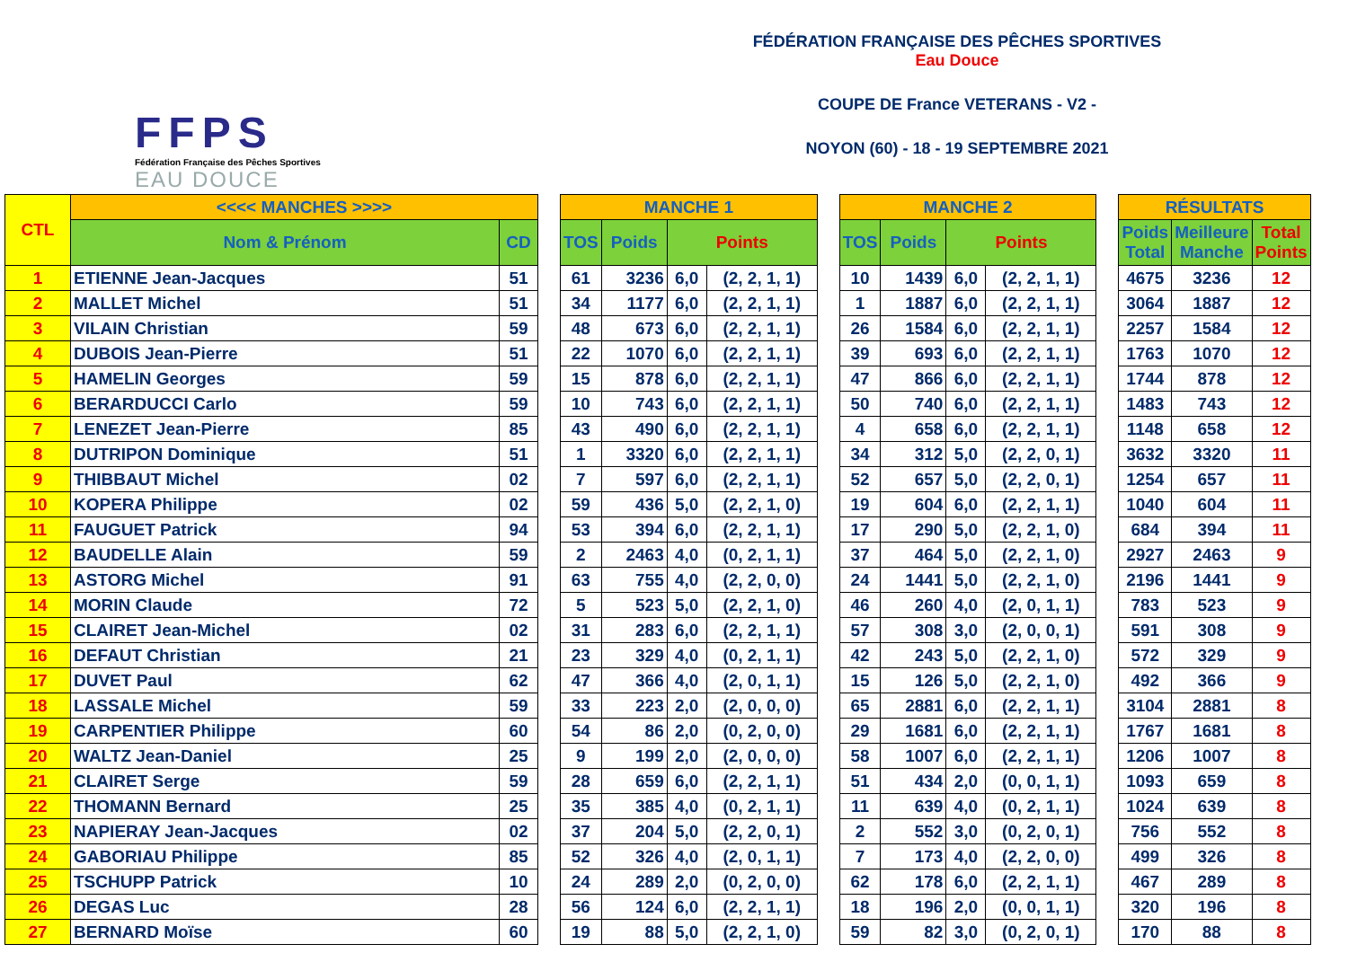FFPS
Fédération Française des Pêches Sportives
EAU DOUCE
FÉDÉRATION FRANÇAISE DES PÊCHES SPORTIVES
Eau Douce
COUPE DE France VETERANS - V2 -
NOYON (60) - 18 - 19 SEPTEMBRE 2021
| CTL | <<<< MANCHES >>>> | | | MANCHE 1 | | | | | MANCHE 2 | | | | | RÉSULTATS | | |
| | Nom & Prénom | CD | | TOS | Poids | Points | | | TOS | Poids | Points | | | Poids Total | Meilleure Manche | Total Points |
| 1 | ETIENNE Jean-Jacques | 51 | | 61 | 3236 | 6,0 | (2, 2, 1, 1) | | 10 | 1439 | 6,0 | (2, 2, 1, 1) | | 4675 | 3236 | 12 |
| 2 | MALLET Michel | 51 | | 34 | 1177 | 6,0 | (2, 2, 1, 1) | | 1 | 1887 | 6,0 | (2, 2, 1, 1) | | 3064 | 1887 | 12 |
| 3 | VILAIN Christian | 59 | | 48 | 673 | 6,0 | (2, 2, 1, 1) | | 26 | 1584 | 6,0 | (2, 2, 1, 1) | | 2257 | 1584 | 12 |
| 4 | DUBOIS Jean-Pierre | 51 | | 22 | 1070 | 6,0 | (2, 2, 1, 1) | | 39 | 693 | 6,0 | (2, 2, 1, 1) | | 1763 | 1070 | 12 |
| 5 | HAMELIN Georges | 59 | | 15 | 878 | 6,0 | (2, 2, 1, 1) | | 47 | 866 | 6,0 | (2, 2, 1, 1) | | 1744 | 878 | 12 |
| 6 | BERARDUCCI Carlo | 59 | | 10 | 743 | 6,0 | (2, 2, 1, 1) | | 50 | 740 | 6,0 | (2, 2, 1, 1) | | 1483 | 743 | 12 |
| 7 | LENEZET Jean-Pierre | 85 | | 43 | 490 | 6,0 | (2, 2, 1, 1) | | 4 | 658 | 6,0 | (2, 2, 1, 1) | | 1148 | 658 | 12 |
| 8 | DUTRIPON Dominique | 51 | | 1 | 3320 | 6,0 | (2, 2, 1, 1) | | 34 | 312 | 5,0 | (2, 2, 0, 1) | | 3632 | 3320 | 11 |
| 9 | THIBBAUT Michel | 02 | | 7 | 597 | 6,0 | (2, 2, 1, 1) | | 52 | 657 | 5,0 | (2, 2, 0, 1) | | 1254 | 657 | 11 |
| 10 | KOPERA Philippe | 02 | | 59 | 436 | 5,0 | (2, 2, 1, 0) | | 19 | 604 | 6,0 | (2, 2, 1, 1) | | 1040 | 604 | 11 |
| 11 | FAUGUET Patrick | 94 | | 53 | 394 | 6,0 | (2, 2, 1, 1) | | 17 | 290 | 5,0 | (2, 2, 1, 0) | | 684 | 394 | 11 |
| 12 | BAUDELLE Alain | 59 | | 2 | 2463 | 4,0 | (0, 2, 1, 1) | | 37 | 464 | 5,0 | (2, 2, 1, 0) | | 2927 | 2463 | 9 |
| 13 | ASTORG Michel | 91 | | 63 | 755 | 4,0 | (2, 2, 0, 0) | | 24 | 1441 | 5,0 | (2, 2, 1, 0) | | 2196 | 1441 | 9 |
| 14 | MORIN Claude | 72 | | 5 | 523 | 5,0 | (2, 2, 1, 0) | | 46 | 260 | 4,0 | (2, 0, 1, 1) | | 783 | 523 | 9 |
| 15 | CLAIRET Jean-Michel | 02 | | 31 | 283 | 6,0 | (2, 2, 1, 1) | | 57 | 308 | 3,0 | (2, 0, 0, 1) | | 591 | 308 | 9 |
| 16 | DEFAUT Christian | 21 | | 23 | 329 | 4,0 | (0, 2, 1, 1) | | 42 | 243 | 5,0 | (2, 2, 1, 0) | | 572 | 329 | 9 |
| 17 | DUVET Paul | 62 | | 47 | 366 | 4,0 | (2, 0, 1, 1) | | 15 | 126 | 5,0 | (2, 2, 1, 0) | | 492 | 366 | 9 |
| 18 | LASSALE Michel | 59 | | 33 | 223 | 2,0 | (2, 0, 0, 0) | | 65 | 2881 | 6,0 | (2, 2, 1, 1) | | 3104 | 2881 | 8 |
| 19 | CARPENTIER Philippe | 60 | | 54 | 86 | 2,0 | (0, 2, 0, 0) | | 29 | 1681 | 6,0 | (2, 2, 1, 1) | | 1767 | 1681 | 8 |
| 20 | WALTZ Jean-Daniel | 25 | | 9 | 199 | 2,0 | (2, 0, 0, 0) | | 58 | 1007 | 6,0 | (2, 2, 1, 1) | | 1206 | 1007 | 8 |
| 21 | CLAIRET Serge | 59 | | 28 | 659 | 6,0 | (2, 2, 1, 1) | | 51 | 434 | 2,0 | (0, 0, 1, 1) | | 1093 | 659 | 8 |
| 22 | THOMANN Bernard | 25 | | 35 | 385 | 4,0 | (0, 2, 1, 1) | | 11 | 639 | 4,0 | (0, 2, 1, 1) | | 1024 | 639 | 8 |
| 23 | NAPIERAY Jean-Jacques | 02 | | 37 | 204 | 5,0 | (2, 2, 0, 1) | | 2 | 552 | 3,0 | (0, 2, 0, 1) | | 756 | 552 | 8 |
| 24 | GABORIAU Philippe | 85 | | 52 | 326 | 4,0 | (2, 0, 1, 1) | | 7 | 173 | 4,0 | (2, 2, 0, 0) | | 499 | 326 | 8 |
| 25 | TSCHUPP Patrick | 10 | | 24 | 289 | 2,0 | (0, 2, 0, 0) | | 62 | 178 | 6,0 | (2, 2, 1, 1) | | 467 | 289 | 8 |
| 26 | DEGAS Luc | 28 | | 56 | 124 | 6,0 | (2, 2, 1, 1) | | 18 | 196 | 2,0 | (0, 0, 1, 1) | | 320 | 196 | 8 |
| 27 | BERNARD Moïse | 60 | | 19 | 88 | 5,0 | (2, 2, 1, 0) | | 59 | 82 | 3,0 | (0, 2, 0, 1) | | 170 | 88 | 8 |